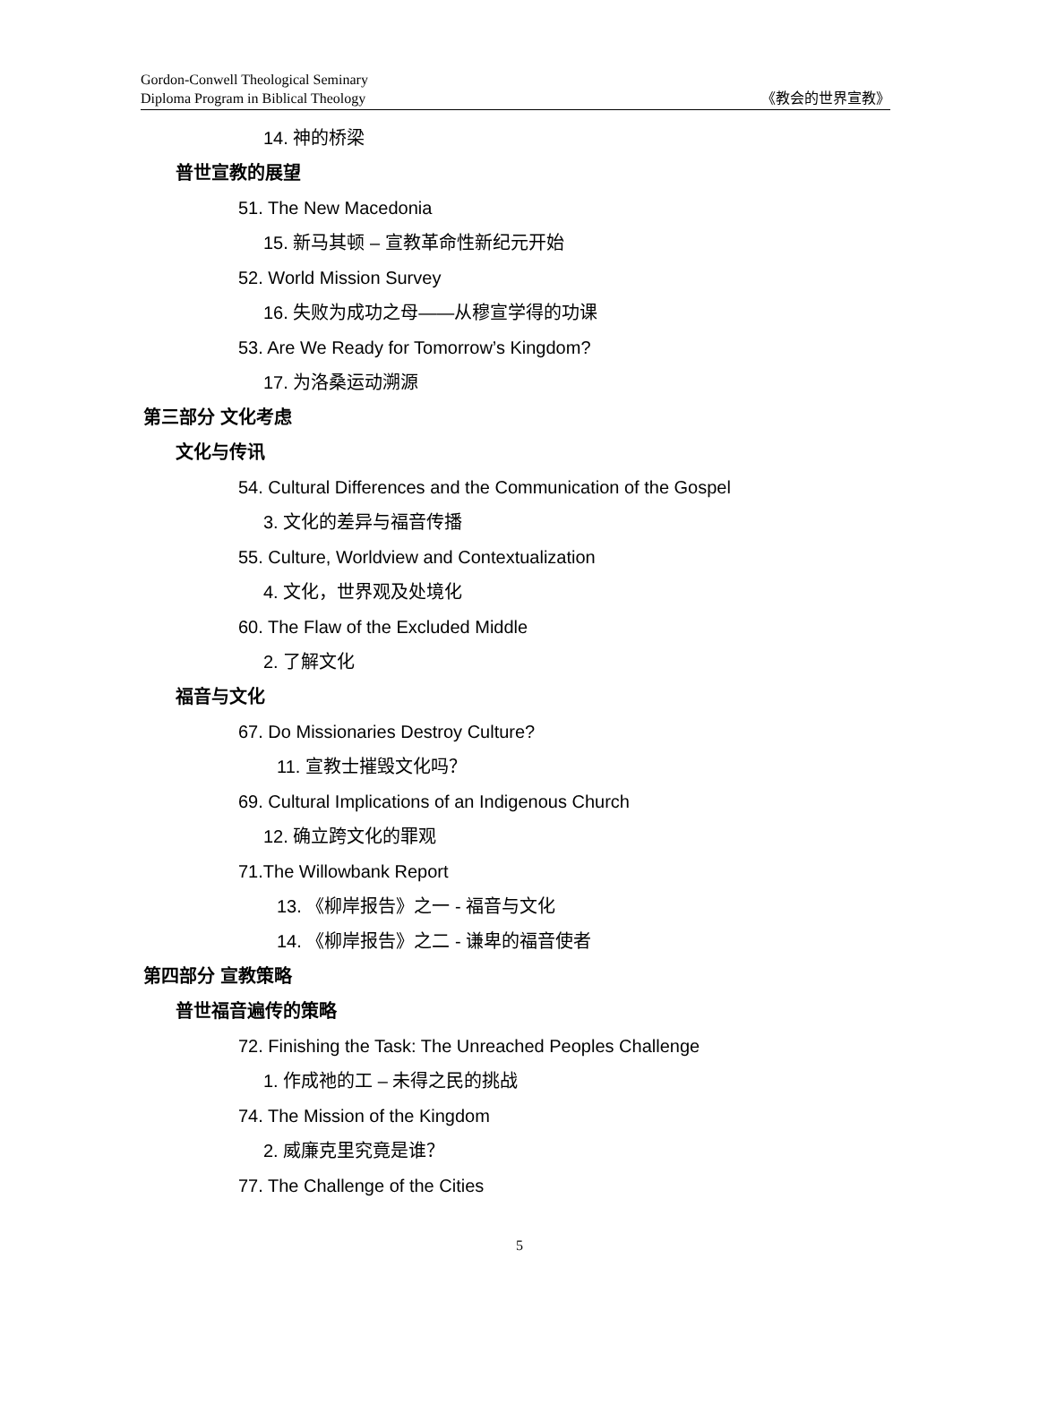Gordon-Conwell Theological Seminary
Diploma Program in Biblical Theology
《教会的世界宣教》
14. 神的桥梁
普世宣教的展望
51. The New Macedonia
15. 新马其顿 – 宣教革命性新纪元开始
52. World Mission Survey
16. 失败为成功之母——从穆宣学得的功课
53. Are We Ready for Tomorrow’s Kingdom?
17. 为洛桑运动溯源
第三部分 文化考虑
文化与传讯
54. Cultural Differences and the Communication of the Gospel
3. 文化的差异与福音传播
55. Culture, Worldview and Contextualization
4. 文化，世界观及处境化
60. The Flaw of the Excluded Middle
2. 了解文化
福音与文化
67. Do Missionaries Destroy Culture?
11. 宣教士摧毁文化吗？
69. Cultural Implications of an Indigenous Church
12. 确立跨文化的罪观
71.The Willowbank Report
13. 《柳岸报告》之一 - 福音与文化
14. 《柳岸报告》之二 - 谦卑的福音使者
第四部分 宣教策略
普世福音遍传的策略
72. Finishing the Task: The Unreached Peoples Challenge
1. 作成祂的工 – 未得之民的挑战
74. The Mission of the Kingdom
2. 威廉克里究竟是谁？
77. The Challenge of the Cities
5